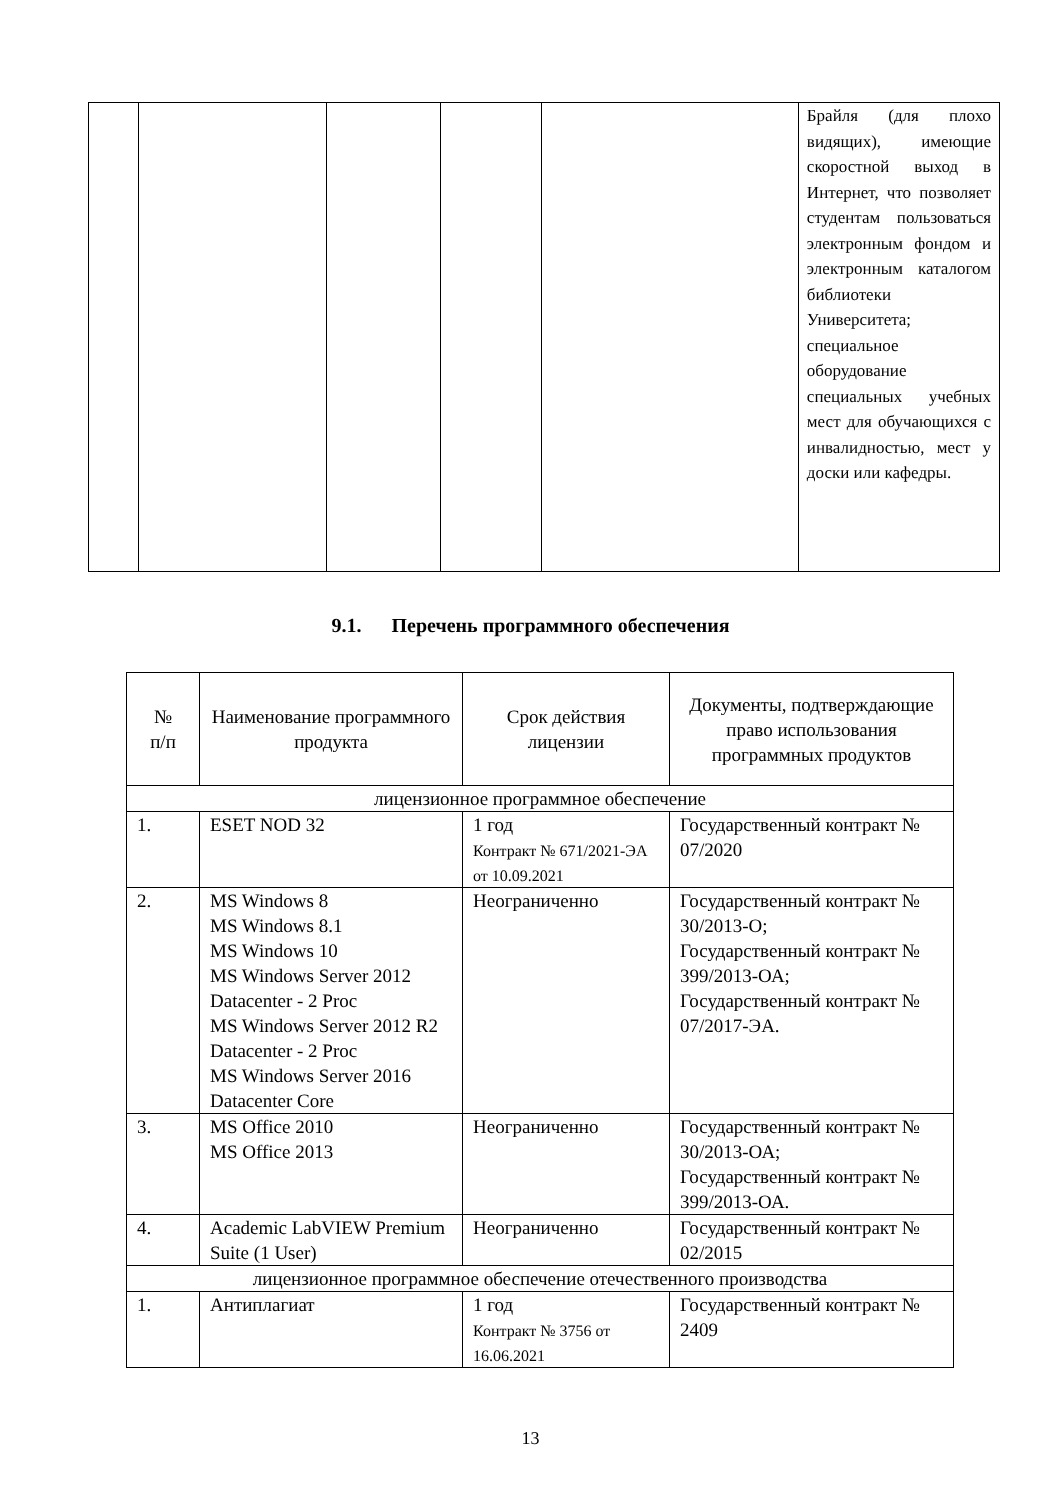| | | | | | Брайля (для плохо видящих), имеющие скоростной выход в Интернет, что позволяет студентам пользоваться электронным фондом и электронным каталогом библиотеки Университета; специальное оборудование специальных учебных мест для обучающихся с инвалидностью, мест у доски или кафедры. |
9.1. Перечень программного обеспечения
| № п/п | Наименование программного продукта | Срок действия лицензии | Документы, подтверждающие право использования программных продуктов |
| --- | --- | --- | --- |
| лицензионное программное обеспечение | | | |
| 1. | ESET NOD 32 | 1 год Контракт № 671/2021-ЭА от 10.09.2021 | Государственный контракт № 07/2020 |
| 2. | MS Windows 8 MS Windows 8.1 MS Windows 10 MS Windows Server 2012 Datacenter - 2 Proc MS Windows Server 2012 R2 Datacenter - 2 Proc MS Windows Server 2016 Datacenter Core | Неограниченно | Государственный контракт № 30/2013-О; Государственный контракт № 399/2013-ОА; Государственный контракт № 07/2017-ЭА. |
| 3. | MS Office 2010 MS Office 2013 | Неограниченно | Государственный контракт № 30/2013-ОА; Государственный контракт № 399/2013-ОА. |
| 4. | Academic LabVIEW Premium Suite (1 User) | Неограниченно | Государственный контракт № 02/2015 |
| лицензионное программное обеспечение отечественного производства | | | |
| 1. | Антиплагиат | 1 год Контракт № 3756 от 16.06.2021 | Государственный контракт № 2409 |
13